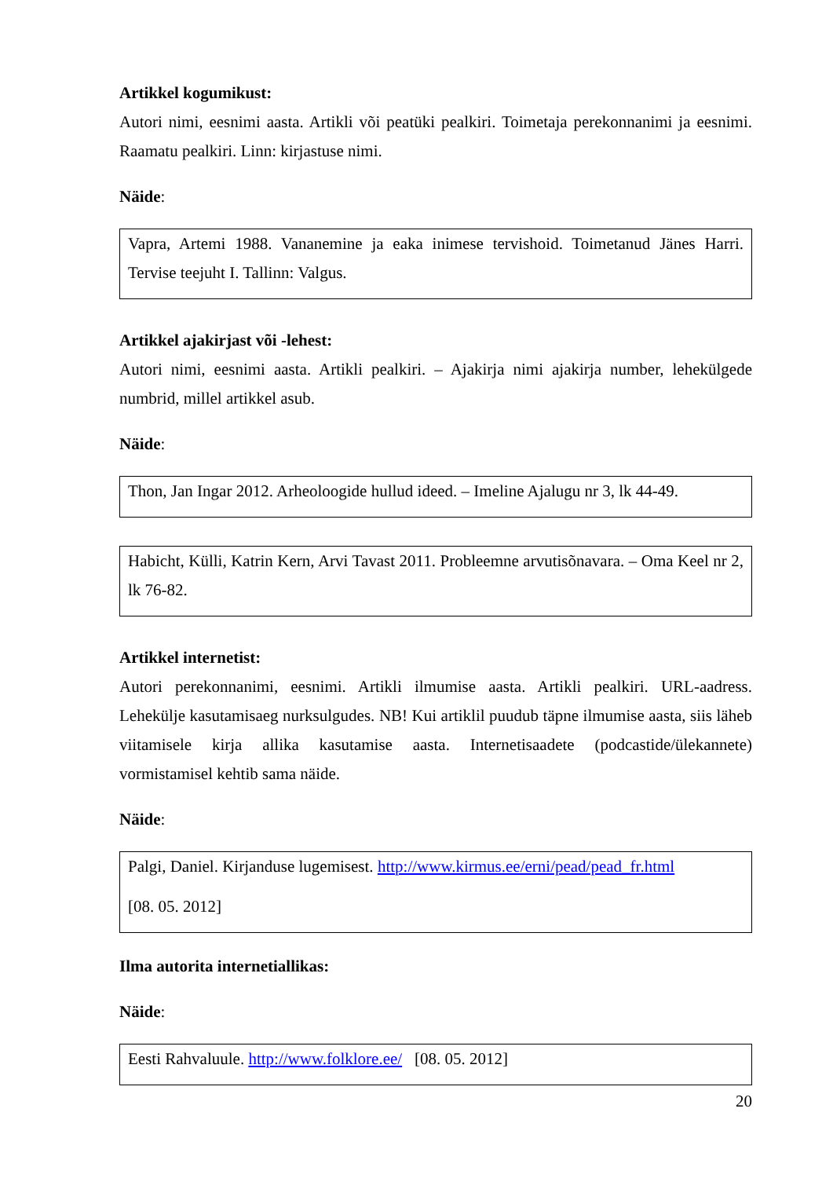Artikkel kogumikust:
Autori nimi, eesnimi aasta. Artikli või peatüki pealkiri. Toimetaja perekonnanimi ja eesnimi. Raamatu pealkiri. Linn: kirjastuse nimi.
Näide:
Vapra, Artemi 1988. Vananemine ja eaka inimese tervishoid. Toimetanud Jänes Harri. Tervise teejuht I. Tallinn: Valgus.
Artikkel ajakirjast või -lehest:
Autori nimi, eesnimi aasta. Artikli pealkiri. – Ajakirja nimi ajakirja number, lehekülgede numbrid, millel artikkel asub.
Näide:
Thon, Jan Ingar 2012. Arheoloogide hullud ideed. – Imeline Ajalugu nr 3, lk 44-49.
Habicht, Külli, Katrin Kern, Arvi Tavast 2011. Probleemne arvutisõnavara. – Oma Keel nr 2, lk 76-82.
Artikkel internetist:
Autori perekonnanimi, eesnimi. Artikli ilmumise aasta. Artikli pealkiri. URL-aadress. Lehekülje kasutamisaeg nurksulgudes. NB! Kui artiklil puudub täpne ilmumise aasta, siis läheb viitamisele kirja allika kasutamise aasta. Internetisaadete (podcastide/ülekannete) vormistamisel kehtib sama näide.
Näide:
Palgi, Daniel. Kirjanduse lugemisest. http://www.kirmus.ee/erni/pead/pead_fr.html
[08. 05. 2012]
Ilma autorita internetiallikas:
Näide:
Eesti Rahvaluule. http://www.folklore.ee/ [08. 05. 2012]
20